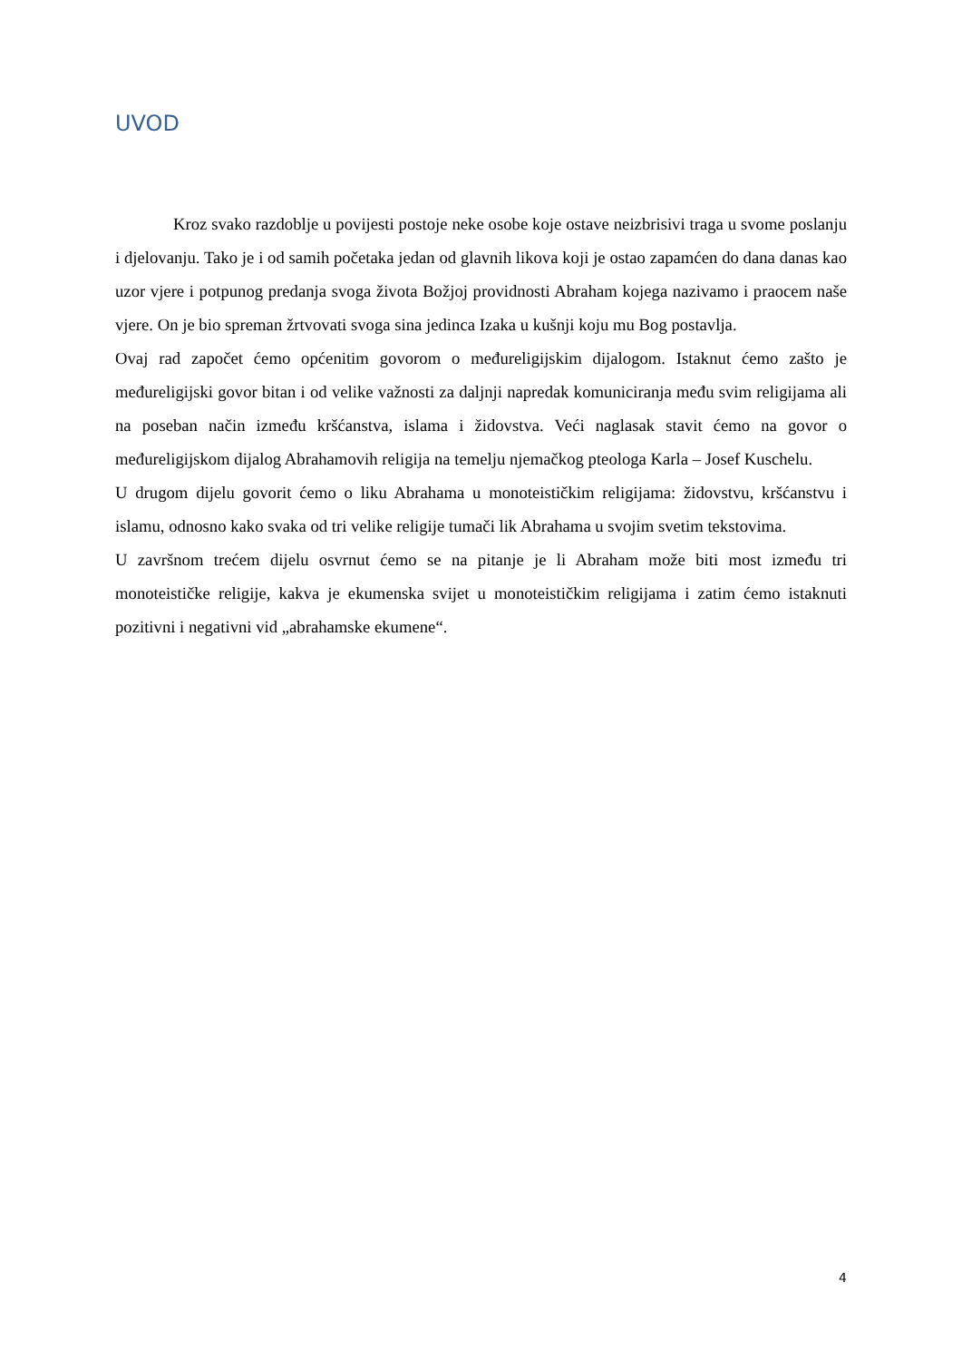UVOD
Kroz svako razdoblje u povijesti postoje neke osobe koje ostave neizbrisivi traga u svome poslanju i djelovanju. Tako je i od samih početaka jedan od glavnih likova koji je ostao zapamćen do dana danas kao uzor vjere i potpunog predanja svoga života Božjoj providnosti Abraham kojega nazivamo i praocem naše vjere. On je bio spreman žrtvovati svoga sina jedinca Izaka u kušnji koju mu Bog postavlja.
Ovaj rad započet ćemo općenitim govorom o međureligijskim dijalogom. Istaknut ćemo zašto je međureligijski govor bitan i od velike važnosti za daljnji napredak komuniciranja među svim religijama ali na poseban način između kršćanstva, islama i židovstva. Veći naglasak stavit ćemo na govor o međureligijskom dijalog Abrahamovih religija na temelju njemačkog pteologa Karla – Josef Kuschelu.
U drugom dijelu govorit ćemo o liku Abrahama u monoteističkim religijama: židovstvu, kršćanstvu i islamu, odnosno kako svaka od tri velike religije tumači lik Abrahama u svojim svetim tekstovima.
U završnom trećem dijelu osvrnut ćemo se na pitanje je li Abraham može biti most između tri monoteističke religije, kakva je ekumenska svijet u monoteističkim religijama i zatim ćemo istaknuti pozitivni i negativni vid „abrahamske ekumene“.
4